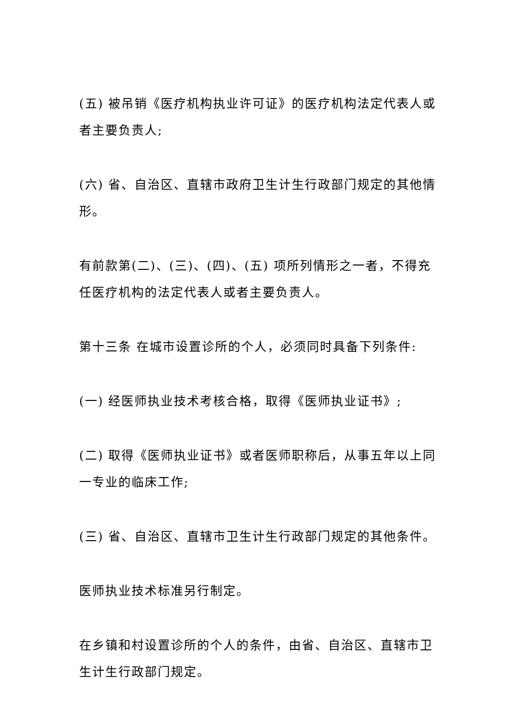(五) 被吊销《医疗机构执业许可证》的医疗机构法定代表人或者主要负责人;
(六) 省、自治区、直辖市政府卫生计生行政部门规定的其他情形。
有前款第(二)、(三)、(四)、(五) 项所列情形之一者，不得充任医疗机构的法定代表人或者主要负责人。
第十三条 在城市设置诊所的个人，必须同时具备下列条件:
(一) 经医师执业技术考核合格，取得《医师执业证书》;
(二) 取得《医师执业证书》或者医师职称后，从事五年以上同一专业的临床工作;
(三) 省、自治区、直辖市卫生计生行政部门规定的其他条件。
医师执业技术标准另行制定。
在乡镇和村设置诊所的个人的条件，由省、自治区、直辖市卫生计生行政部门规定。